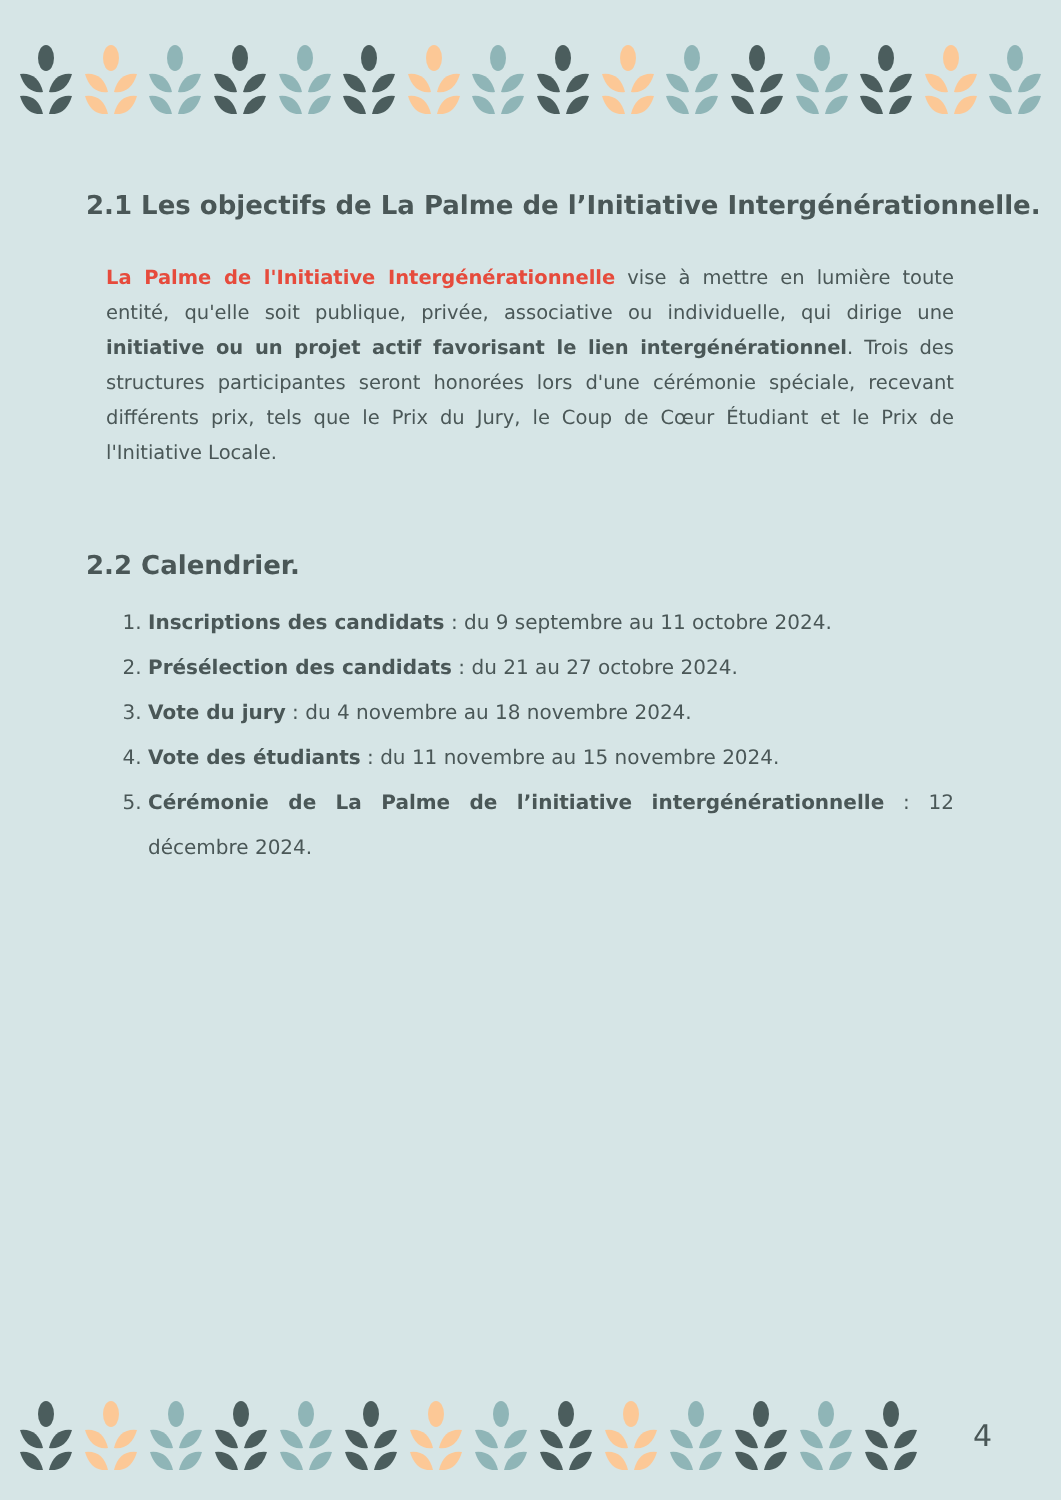2.1 Les objectifs de La Palme de l’Initiative Intergénérationnelle.
La Palme de l'Initiative Intergénérationnelle vise à mettre en lumière toute entité, qu'elle soit publique, privée, associative ou individuelle, qui dirige une initiative ou un projet actif favorisant le lien intergénérationnel. Trois des structures participantes seront honorées lors d'une cérémonie spéciale, recevant différents prix, tels que le Prix du Jury, le Coup de Cœur Étudiant et le Prix de l'Initiative Locale.
2.2 Calendrier.
1. Inscriptions des candidats : du 9 septembre au 11 octobre 2024.
2. Présélection des candidats : du 21 au 27 octobre 2024.
3. Vote du jury : du 4 novembre au 18 novembre 2024.
4. Vote des étudiants : du 11 novembre au 15 novembre 2024.
5. Cérémonie de La Palme de l’initiative intergénérationnelle : 12 décembre 2024.
4